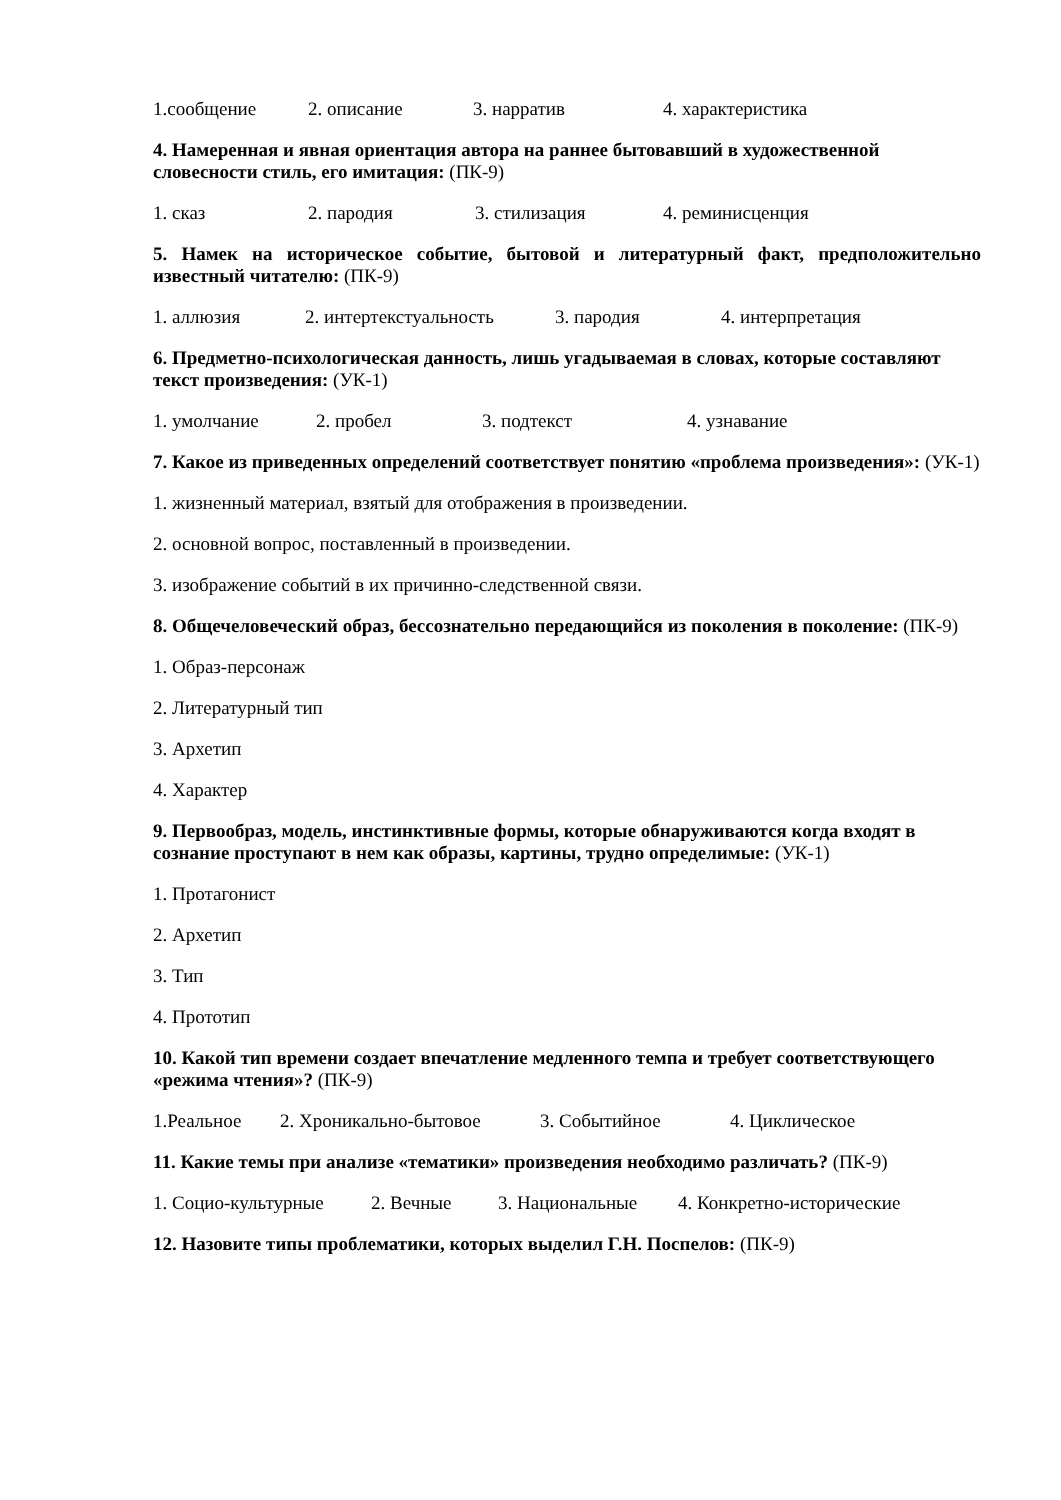1.сообщение 2. описание 3. нарратив 4. характеристика
4. Намеренная и явная ориентация автора на раннее бытовавший в художественной словесности стиль, его имитация: (ПК-9)
1. сказ 2. пародия 3. стилизация 4. реминисценция
5. Намек на историческое событие, бытовой и литературный факт, предположительно известный читателю: (ПК-9)
1. аллюзия 2. интертекстуальность 3. пародия 4. интерпретация
6. Предметно-психологическая данность, лишь угадываемая в словах, которые составляют текст произведения: (УК-1)
1. умолчание 2. пробел 3. подтекст 4. узнавание
7. Какое из приведенных определений соответствует понятию «проблема произведения»: (УК-1)
1. жизненный материал, взятый для отображения в произведении.
2. основной вопрос, поставленный в произведении.
3. изображение событий в их причинно-следственной связи.
8. Общечеловеческий образ, бессознательно передающийся из поколения в поколение: (ПК-9)
1. Образ-персонаж
2. Литературный тип
3. Архетип
4. Характер
9. Первообраз, модель, инстинктивные формы, которые обнаруживаются когда входят в сознание проступают в нем как образы, картины, трудно определимые: (УК-1)
1. Протагонист
2. Архетип
3. Тип
4. Прототип
10. Какой тип времени создает впечатление медленного темпа и требует соответствующего «режима чтения»? (ПК-9)
1.Реальное 2. Хроникально-бытовое 3. Событийное 4. Циклическое
11. Какие темы при анализе «тематики» произведения необходимо различать? (ПК-9)
1. Социо-культурные 2. Вечные 3. Национальные 4. Конкретно-исторические
12. Назовите типы проблематики, которых выделил Г.Н. Поспелов: (ПК-9)